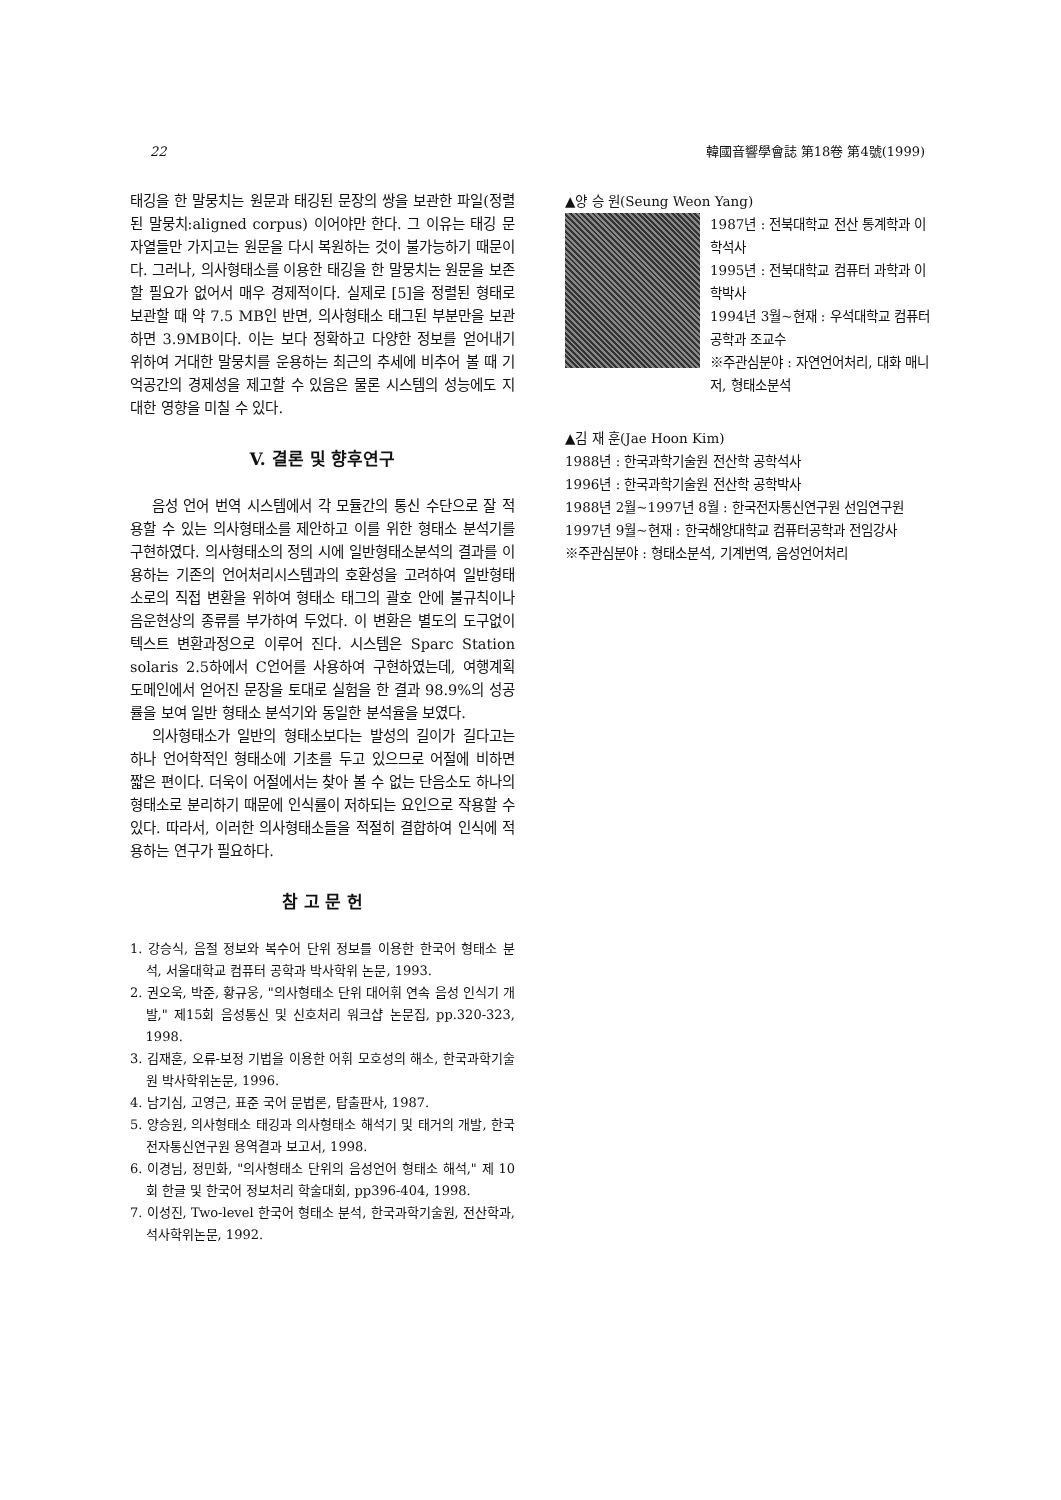22 韓國音響學會誌 第18卷 第4號(1999)
태깅을 한 말뭉치는 원문과 태깅된 문장의 쌍을 보관한 파일(정렬된 말뭉치:aligned corpus) 이어야만 한다. 그 이유는 태깅 문자열들만 가지고는 원문을 다시 복원하는 것이 불가능하기 때문이다. 그러나, 의사형태소를 이용한 태깅을 한 말뭉치는 원문을 보존할 필요가 없어서 매우 경제적이다. 실제로 [5]을 정렬된 형태로 보관할 때 약 7.5 MB인 반면, 의사형태소 태그된 부분만을 보관하면 3.9MB이다. 이는 보다 정확하고 다양한 정보를 얻어내기 위하여 거대한 말뭉치를 운용하는 최근의 추세에 비추어 볼 때 기억공간의 경제성을 제고할 수 있음은 물론 시스템의 성능에도 지대한 영향을 미칠 수 있다.
V. 결론 및 향후연구
음성 언어 번역 시스템에서 각 모듈간의 통신 수단으로 잘 적용할 수 있는 의사형태소를 제안하고 이를 위한 형태소 분석기를 구현하였다. 의사형태소의 정의 시에 일반형태소분석의 결과를 이용하는 기존의 언어처리시스템과의 호환성을 고려하여 일반형태소로의 직접 변환을 위하여 형태소 태그의 괄호 안에 불규칙이나 음운현상의 종류를 부가하여 두었다. 이 변환은 별도의 도구없이 텍스트 변환과정으로 이루어 진다. 시스템은 Sparc Station solaris 2.5하에서 C언어를 사용하여 구현하였는데, 여행계획 도메인에서 얻어진 문장을 토대로 실험을 한 결과 98.9%의 성공률을 보여 일반 형태소 분석기와 동일한 분석율을 보였다.
의사형태소가 일반의 형태소보다는 발성의 길이가 길다고는 하나 언어학적인 형태소에 기초를 두고 있으므로 어절에 비하면 짧은 편이다. 더욱이 어절에서는 찾아 볼 수 없는 단음소도 하나의 형태소로 분리하기 때문에 인식률이 저하되는 요인으로 작용할 수 있다. 따라서, 이러한 의사형태소들을 적절히 결합하여 인식에 적용하는 연구가 필요하다.
참 고 문 헌
1. 강승식, 음절 정보와 복수어 단위 정보를 이용한 한국어 형태소 분석, 서울대학교 컴퓨터 공학과 박사학위 논문, 1993.
2. 권오욱, 박준, 황규웅, "의사형태소 단위 대어휘 연속 음성 인식기 개발," 제15회 음성통신 및 신호처리 워크샵 논문집, pp.320-323, 1998.
3. 김재훈, 오류-보정 기법을 이용한 어휘 모호성의 해소, 한국과학기술원 박사학위논문, 1996.
4. 남기심, 고영근, 표준 국어 문법론, 탑출판사, 1987.
5. 양승원, 의사형태소 태깅과 의사형태소 해석기 및 태거의 개발, 한국전자통신연구원 용역결과 보고서, 1998.
6. 이경님, 정민화, "의사형태소 단위의 음성언어 형태소 해석," 제 10회 한글 및 한국어 정보처리 학술대회, pp396-404, 1998.
7. 이성진, Two-level 한국어 형태소 분석, 한국과학기술원, 전산학과, 석사학위논문, 1992.
▲양 승 원(Seung Weon Yang)
1987년 : 전북대학교 전산 통계학과 이학석사
1995년 : 전북대학교 컴퓨터 과학과 이학박사
1994년 3월~현재 : 우석대학교 컴퓨터공학과 조교수
※주관심분야 : 자연언어처리, 대화 매니저, 형태소분석
▲김 재 훈(Jae Hoon Kim)
1988년 : 한국과학기술원 전산학 공학석사
1996년 : 한국과학기술원 전산학 공학박사
1988년 2월~1997년 8월 : 한국전자통신연구원 선임연구원
1997년 9월~현재 : 한국해양대학교 컴퓨터공학과 전임강사
※주관심분야 : 형태소분석, 기계번역, 음성언어처리